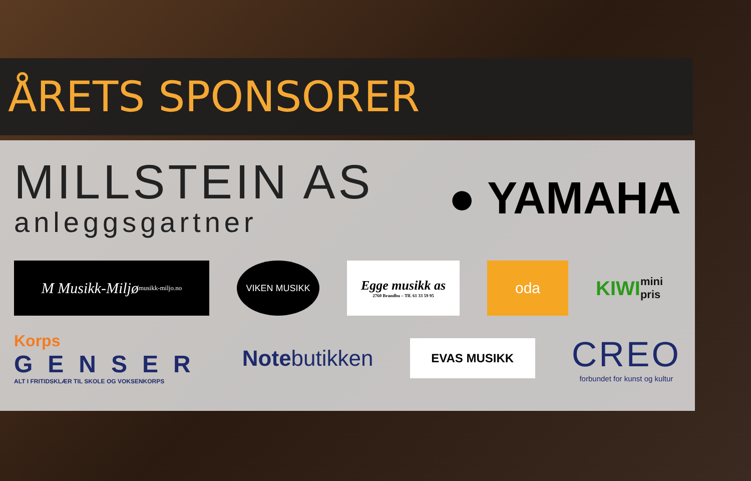ÅRETS SPONSORER
MILLSTEIN AS
anleggsgartner
● YAMAHA
M Musikk-Miljø musikk-miljo.no
VIKEN MUSIKK
Egge musikk as
2760 Brandbu – Tlf. 61 33 59 95
oda
KIWI mini pris
Korps
GENSER
ALT I FRITIDSKLÆR TIL SKOLE OG VOKSENKORPS
Notebutikken
EVAS MUSIKK
CREO
forbundet for kunst og kultur